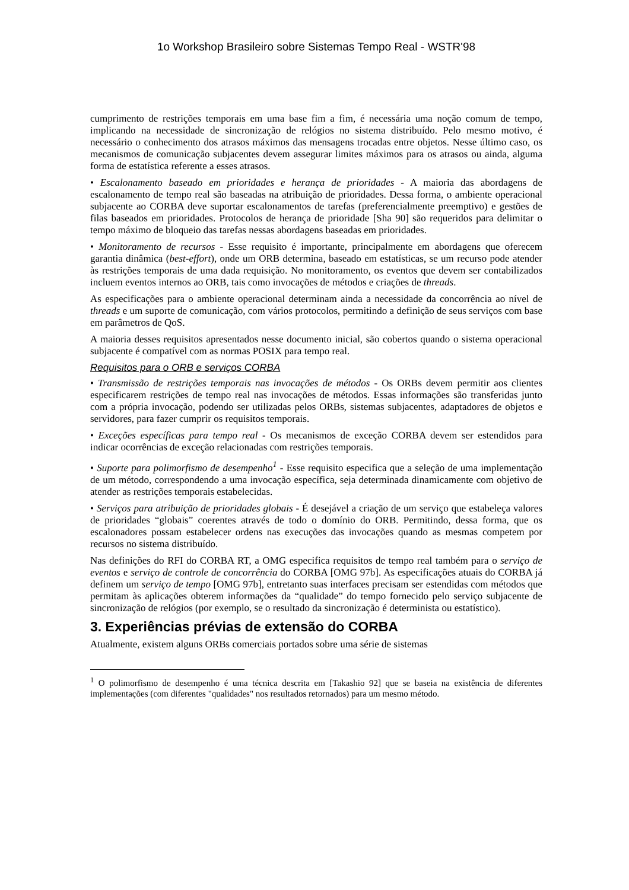1o Workshop Brasileiro sobre Sistemas Tempo Real - WSTR'98
cumprimento de restrições temporais em uma base fim a fim, é necessária uma noção comum de tempo, implicando na necessidade de sincronização de relógios no sistema distribuído. Pelo mesmo motivo, é necessário o conhecimento dos atrasos máximos das mensagens trocadas entre objetos. Nesse último caso, os mecanismos de comunicação subjacentes devem assegurar limites máximos para os atrasos ou ainda, alguma forma de estatística referente a esses atrasos.
• Escalonamento baseado em prioridades e herança de prioridades - A maioria das abordagens de escalonamento de tempo real são baseadas na atribuição de prioridades. Dessa forma, o ambiente operacional subjacente ao CORBA deve suportar escalonamentos de tarefas (preferencialmente preemptivo) e gestões de filas baseados em prioridades. Protocolos de herança de prioridade [Sha 90] são requeridos para delimitar o tempo máximo de bloqueio das tarefas nessas abordagens baseadas em prioridades.
• Monitoramento de recursos - Esse requisito é importante, principalmente em abordagens que oferecem garantia dinâmica (best-effort), onde um ORB determina, baseado em estatísticas, se um recurso pode atender às restrições temporais de uma dada requisição. No monitoramento, os eventos que devem ser contabilizados incluem eventos internos ao ORB, tais como invocações de métodos e criações de threads.
As especificações para o ambiente operacional determinam ainda a necessidade da concorrência ao nível de threads e um suporte de comunicação, com vários protocolos, permitindo a definição de seus serviços com base em parâmetros de QoS.
A maioria desses requisitos apresentados nesse documento inicial, são cobertos quando o sistema operacional subjacente é compatível com as normas POSIX para tempo real.
Requisitos para o ORB e serviços CORBA
• Transmissão de restrições temporais nas invocações de métodos - Os ORBs devem permitir aos clientes especificarem restrições de tempo real nas invocações de métodos. Essas informações são transferidas junto com a própria invocação, podendo ser utilizadas pelos ORBs, sistemas subjacentes, adaptadores de objetos e servidores, para fazer cumprir os requisitos temporais.
• Exceções específicas para tempo real - Os mecanismos de exceção CORBA devem ser estendidos para indicar ocorrências de exceção relacionadas com restrições temporais.
• Suporte para polimorfismo de desempenho<sup>1</sup> - Esse requisito especifica que a seleção de uma implementação de um método, correspondendo a uma invocação específica, seja determinada dinamicamente com objetivo de atender as restrições temporais estabelecidas.
• Serviços para atribuição de prioridades globais - É desejável a criação de um serviço que estabeleça valores de prioridades “globais” coerentes através de todo o domínio do ORB. Permitindo, dessa forma, que os escalonadores possam estabelecer ordens nas execuções das invocações quando as mesmas competem por recursos no sistema distribuído.
Nas definições do RFI do CORBA RT, a OMG especifica requisitos de tempo real também para o serviço de eventos e serviço de controle de concorrência do CORBA [OMG 97b]. As especificações atuais do CORBA já definem um serviço de tempo [OMG 97b], entretanto suas interfaces precisam ser estendidas com métodos que permitam às aplicações obterem informações da “qualidade” do tempo fornecido pelo serviço subjacente de sincronização de relógios (por exemplo, se o resultado da sincronização é determinista ou estatístico).
3. Experiências prévias de extensão do CORBA
Atualmente, existem alguns ORBs comerciais portados sobre uma série de sistemas
<sup>1</sup> O polimorfismo de desempenho é uma técnica descrita em [Takashio 92] que se baseia na existência de diferentes implementações (com diferentes "qualidades" nos resultados retornados) para um mesmo método.